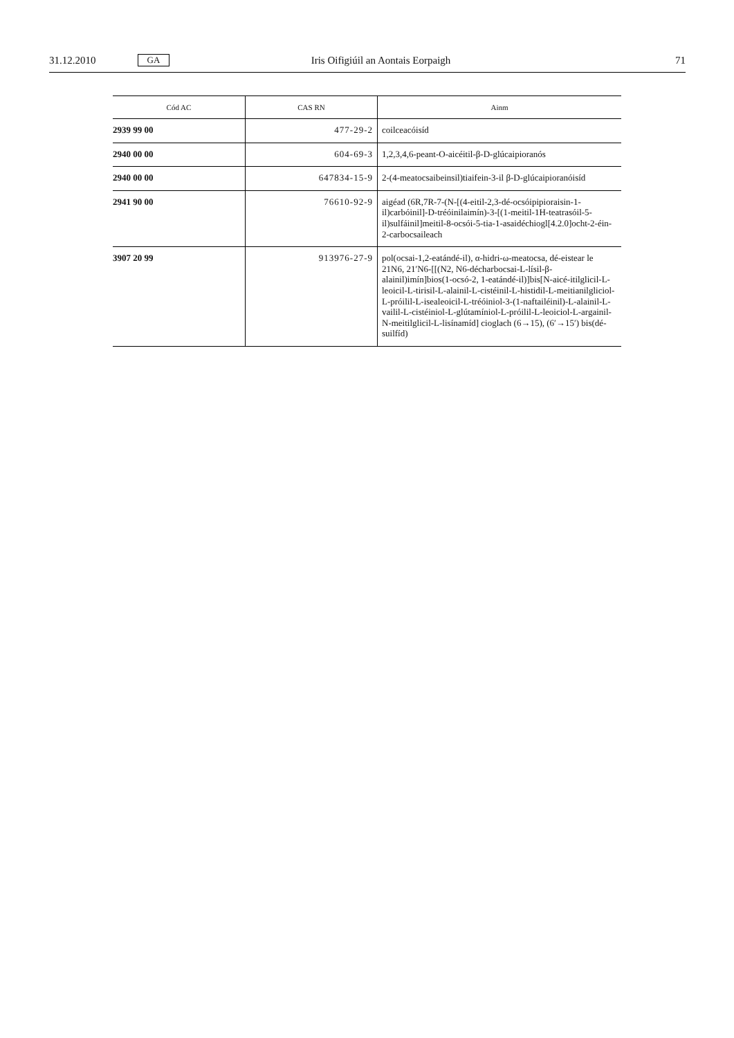31.12.2010 GA Iris Oifigiúil an Aontais Eorpaigh 71
| Cód AC | CAS RN | Ainm |
| --- | --- | --- |
| 2939 99 00 | 477-29-2 | coilceacóisíd |
| 2940 00 00 | 604-69-3 | 1,2,3,4,6-peant-O-aicéitil-β-D-glúcaipioranós |
| 2940 00 00 | 647834-15-9 | 2-(4-meatocsaibeinsil)tiaifein-3-il β-D-glúcaipioranóisíd |
| 2941 90 00 | 76610-92-9 | aigéad (6R,7R-7-(N-[(4-eitil-2,3-dé-ocsóipipioraisin-1-il)carbóinil]-D-tréóinilaimín)-3-[(1-meitil-1H-teatrasóil-5-il)sulfáinil]meitil-8-ocsói-5-tia-1-asaidéchiogl[4.2.0]ocht-2-éin-2-carbocsaileach |
| 3907 20 99 | 913976-27-9 | pol(ocsai-1,2-eatándé-il), α-hidri-ω-meatocsa, dé-eistear le 21N6, 21′N6-[[(N2, N6-décharbocsai-L-lísil-β-alainil)imín]bios(1-ocsó-2, 1-eatándé-il)]bis[N-aicé-itilglicil-L-leoicil-L-tirisil-L-alainil-L-cistéinil-L-histidil-L-meitianilgliciol-L-próilil-L-isealeoicil-L-tréóiniol-3-(1-naftailéinil)-L-alainil-L-vailil-L-cistéiniol-L-glútamíniol-L-próilil-L-leoiciol-L-argainil-N-meitilglicil-L-lisínamíd] cioglach (6→15), (6′→15′) bis(dé-suilfíd) |